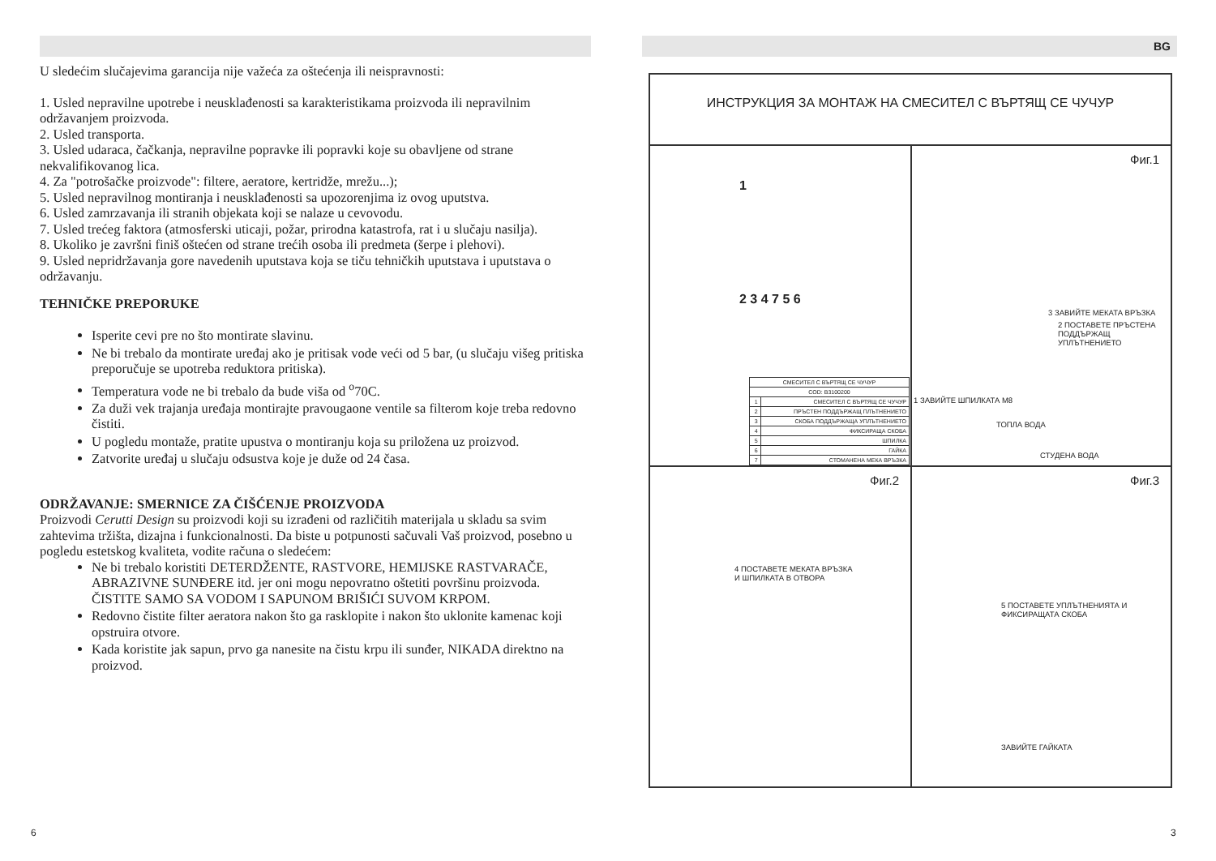U sledećim slučajevima garancija nije važeća za oštećenja ili neispravnosti:
1. Usled nepravilne upotrebe i neusklađenosti sa karakteristikama proizvoda ili nepravilnim održavanjem proizvoda.
2. Usled transporta.
3. Usled udaraca, čačkanja, nepravilne popravke ili popravki koje su obavljene od strane nekvalifikovanog lica.
4. Za "potrošačke proizvode": filtere, aeratore, kertridže, mrežu...);
5. Usled nepravilnog montiranja i neusklađenosti sa upozorenjima iz ovog uputstva.
6. Usled zamrzavanja ili stranih objekata koji se nalaze u cevovodu.
7. Usled trećeg faktora (atmosferski uticaji, požar, prirodna katastrofa, rat i u slučaju nasilja).
8. Ukoliko je završni finiš oštećen od strane trećih osoba ili predmeta (šerpe i plehovi).
9. Usled nepridržavanja gore navedenih uputstava koja se tiču tehničkih uputstava i uputstava o održavanju.
TEHNIČKE PREPORUKE
Isperite cevi pre no što montirate slavinu.
Ne bi trebalo da montirate uređaj ako je pritisak vode veći od 5 bar, (u slučaju višeg pritiska preporučuje se upotreba reduktora pritiska).
Temperatura vode ne bi trebalo da bude viša od <sup>o</sup>70C.
Za duži vek trajanja uređaja montirajte pravougaone ventile sa filterom koje treba redovno čistiti.
U pogledu montaže, pratite upustva o montiranju koja su priložena uz proizvod.
Zatvorite uređaj u slučaju odsustva koje je duže od 24 časa.
ODRŽAVANJE: SMERNICE ZA ČIŠĆENJE PROIZVODA
Proizvodi Cerutti Design su proizvodi koji su izrađeni od različitih materijala u skladu sa svim zahtevima tržišta, dizajna i funkcionalnosti. Da biste u potpunosti sačuvali Vaš proizvod, posebno u pogledu estetskog kvaliteta, vodite računa o sledećem:
Ne bi trebalo koristiti DETERDŽENTE, RASTVORE, HEMIJSKE RASTVARAČE, ABRAZIVNE SUNĐERE itd. jer oni mogu nepovratno oštetiti površinu proizvoda. ČISTITE SAMO SA VODOM I SAPUNOM BRIŠIĆI SUVOM KRPOM.
Redovno čistite filter aeratora nakon što ga rasklopite i nakon što uklonite kamenac koji opstruira otvore.
Kada koristite jak sapun, prvo ga nanesite na čistu krpu ili sunđer, NIKADA direktno na proizvod.
BG
ИНСТРУКЦИЯ ЗА МОНТАЖ НА СМЕСИТЕЛ С ВЪРТЯЩ СЕ ЧУЧУР
1
2 3 4 7 5 6
| СМЕСИТЕЛ С ВЪРТЯЩ СЕ ЧУЧУР | |
| COD: B3100200 | |
| 1 | СМЕСИТЕЛ С ВЪРТЯЩ СЕ ЧУЧУР |
| 2 | ПРЪСТЕН ПОДДЪРЖАЩ ПЛЪТНЕНИЕТО |
| 3 | СКОБА ПОДДЪРЖАЩА УПЛЪТНЕНИЕТО |
| 4 | ФИКСИРАЩА СКОБА |
| 5 | ШПИЛКА |
| 6 | ГАЙКА |
| 7 | СТОМАНЕНА МЕКА ВРЪЗКА |
Фиг.1
3 ЗАВИЙТЕ МЕКАТА ВРЪЗКА
2 ПОСТАВЕТЕ ПРЪСТЕНА
ПОДДЪРЖАЩ
УПЛЪТНЕНИЕТО
1 ЗАВИЙТЕ ШПИЛКАТА М8
ТОПЛА ВОДА
СТУДЕНА ВОДА
Фиг.2
4 ПОСТАВЕТЕ МЕКАТА ВРЪЗКА
И ШПИЛКАТА В ОТВОРА
Фиг.3
5 ПОСТАВЕТЕ УПЛЪТНЕНИЯТА И
ФИКСИРАЩАТА СКОБА
ЗАВИЙТЕ ГАЙКАТА
6 3